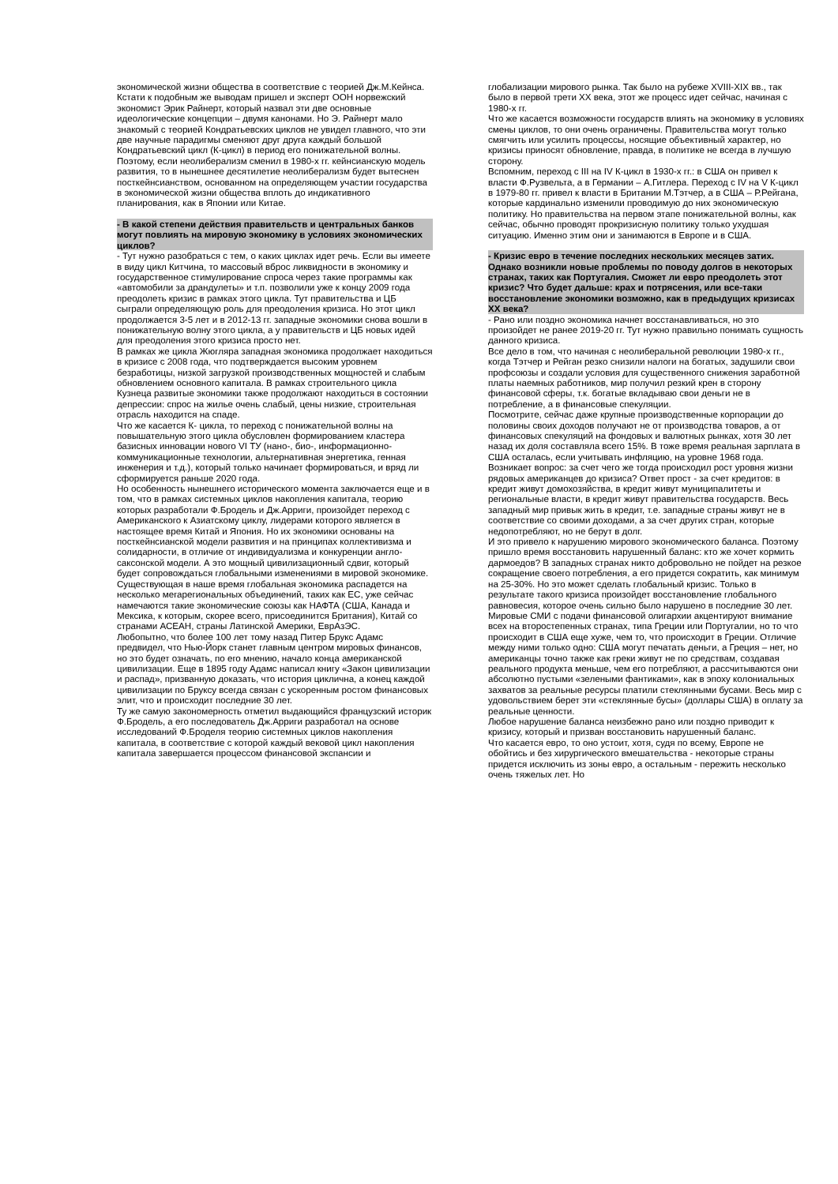экономической жизни общества в соответствие с теорией Дж.М.Кейнса.
Кстати к подобным же выводам пришел и эксперт ООН норвежский экономист Эрик Райнерт, который назвал эти две основные идеологические концепции – двумя канонами. Но Э. Райнерт мало знакомый с теорией Кондратьевских циклов не увидел главного, что эти две научные парадигмы сменяют друг друга каждый большой Кондратьевский цикл (К-цикл) в период его понижательной волны. Поэтому, если неолиберализм сменил в 1980-х гг. кейнсианскую модель развития, то в нынешнее десятилетие неолиберализм будет вытеснен посткейнсианством, основанном на определяющем участии государства в экономической жизни общества вплоть до индикативного планирования, как в Японии или Китае.
- В какой степени действия правительств и центральных банков могут повлиять на мировую экономику в условиях экономических циклов?
- Тут нужно разобраться с тем, о каких циклах идет речь. Если вы имеете в виду цикл Китчина, то массовый вброс ликвидности в экономику и государственное стимулирование спроса через такие программы как «автомобили за драндулеты» и т.п. позволили уже к концу 2009 года преодолеть кризис в рамках этого цикла. Тут правительства и ЦБ сыграли определяющую роль для преодоления кризиса. Но этот цикл продолжается 3-5 лет и в 2012-13 гг. западные экономики снова вошли в понижательную волну этого цикла, а у правительств и ЦБ новых идей для преодоления этого кризиса просто нет.
В рамках же цикла Жюгляра западная экономика продолжает находиться в кризисе с 2008 года, что подтверждается высоким уровнем безработицы, низкой загрузкой производственных мощностей и слабым обновлением основного капитала. В рамках строительного цикла Кузнеца развитые экономики также продолжают находиться в состоянии депрессии: спрос на жилье очень слабый, цены низкие, строительная отрасль находится на спаде.
Что же касается К- цикла, то переход с понижательной волны на повышательную этого цикла обусловлен формированием кластера базисных инновации нового VI ТУ (нано-, био-, информационно-коммуникационные технологии, альтернативная энергетика, генная инженерия и т.д.), который только начинает формироваться, и вряд ли сформируется раньше 2020 года.
Но особенность нынешнего исторического момента заключается еще и в том, что в рамках системных циклов накопления капитала, теорию которых разработали Ф.Бродель и Дж.Арриги, произойдет переход с Американского к Азиатскому циклу, лидерами которого является в настоящее время Китай и Япония. Но их экономики основаны на посткейнсианской модели развития и на принципах коллективизма и солидарности, в отличие от индивидуализма и конкуренции англо-саксонской модели. А это мощный цивилизационный сдвиг, который будет сопровождаться глобальными изменениями в мировой экономике.
Существующая в наше время глобальная экономика распадется на несколько мегарегиональных объединений, таких как ЕС, уже сейчас намечаются такие экономические союзы как НАФТА (США, Канада и Мексика, к которым, скорее всего, присоединится Британия), Китай со странами АСЕАН, страны Латинской Америки, ЕврАзЭС.
Любопытно, что более 100 лет тому назад Питер Брукс Адамс предвидел, что Нью-Йорк станет главным центром мировых финансов, но это будет означать, по его мнению, начало конца американской цивилизации. Еще в 1895 году Адамс написал книгу «Закон цивилизации и распад», призванную доказать, что история циклична, а конец каждой цивилизации по Бруксу всегда связан с ускоренным ростом финансовых элит, что и происходит последние 30 лет.
Ту же самую закономерность отметил выдающийся французский историк Ф.Бродель, а его последователь Дж.Арриги разработал на основе исследований Ф.Броделя теорию системных циклов накопления капитала, в соответствие с которой каждый вековой цикл накопления капитала завершается процессом финансовой экспансии и
глобализации мирового рынка. Так было на рубеже XVIII-XIX вв., так было в первой трети XX века, этот же процесс идет сейчас, начиная с 1980-х гг.
Что же касается возможности государств влиять на экономику в условиях смены циклов, то они очень ограничены. Правительства могут только смягчить или усилить процессы, носящие объективный характер, но кризисы приносят обновление, правда, в политике не всегда в лучшую сторону.
Вспомним, переход с III на IV К-цикл в 1930-х гг.: в США он привел к власти Ф.Рузвельта, а в Германии – А.Гитлера. Переход с IV на V К-цикл в 1979-80 гг. привел к власти в Британии М.Тэтчер, а в США – Р.Рейгана, которые кардинально изменили проводимую до них экономическую политику. Но правительства на первом этапе понижательной волны, как сейчас, обычно проводят прокризисную политику только ухудшая ситуацию. Именно этим они и занимаются в Европе и в США.
- Кризис евро в течение последних нескольких месяцев затих. Однако возникли новые проблемы по поводу долгов в некоторых странах, таких как Португалия. Сможет ли евро преодолеть этот кризис? Что будет дальше: крах и потрясения, или все-таки восстановление экономики возможно, как в предыдущих кризисах XX века?
- Рано или поздно экономика начнет восстанавливаться, но это произойдет не ранее 2019-20 гг. Тут нужно правильно понимать сущность данного кризиса.
Все дело в том, что начиная с неолиберальной революции 1980-х гг., когда Тэтчер и Рейган резко снизили налоги на богатых, задушили свои профсоюзы и создали условия для существенного снижения заработной платы наемных работников, мир получил резкий крен в сторону финансовой сферы, т.к. богатые вкладываю свои деньги не в потребление, а в финансовые спекуляции.
Посмотрите, сейчас даже крупные производственные корпорации до половины своих доходов получают не от производства товаров, а от финансовых спекуляций на фондовых и валютных рынках, хотя 30 лет назад их доля составляла всего 15%. В тоже время реальная зарплата в США осталась, если учитывать инфляцию, на уровне 1968 года.
Возникает вопрос: за счет чего же тогда происходил рост уровня жизни рядовых американцев до кризиса? Ответ прост - за счет кредитов: в кредит живут домохозяйства, в кредит живут муниципалитеты и региональные власти, в кредит живут правительства государств. Весь западный мир привык жить в кредит, т.е. западные страны живут не в соответствие со своими доходами, а за счет других стран, которые недопотребляют, но не берут в долг.
И это привело к нарушению мирового экономического баланса. Поэтому пришло время восстановить нарушенный баланс: кто же хочет кормить дармоедов? В западных странах никто добровольно не пойдет на резкое сокращение своего потребления, а его придется сократить, как минимум на 25-30%. Но это может сделать глобальный кризис. Только в результате такого кризиса произойдет восстановление глобального равновесия, которое очень сильно было нарушено в последние 30 лет.
Мировые СМИ с подачи финансовой олигархии акцентируют внимание всех на второстепенных странах, типа Греции или Португалии, но то что происходит в США еще хуже, чем то, что происходит в Греции. Отличие между ними только одно: США могут печатать деньги, а Греция – нет, но американцы точно также как греки живут не по средствам, создавая реального продукта меньше, чем его потребляют, а рассчитываются они абсолютно пустыми «зелеными фантиками», как в эпоху колониальных захватов за реальные ресурсы платили стеклянными бусами. Весь мир с удовольствием берет эти «стеклянные бусы» (доллары США) в оплату за реальные ценности.
Любое нарушение баланса неизбежно рано или поздно приводит к кризису, который и призван восстановить нарушенный баланс.
Что касается евро, то оно устоит, хотя, судя по всему, Европе не обойтись и без хирургического вмешательства - некоторые страны придется исключить из зоны евро, а остальным - пережить несколько очень тяжелых лет. Но